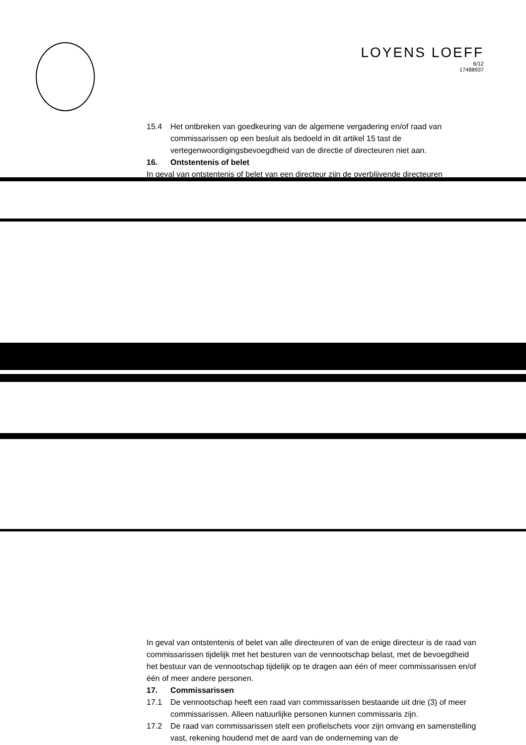LOYENS LOEFF
6/12
17488937
15.4 Het ontbreken van goedkeuring van de algemene vergadering en/of raad van commissarissen op een besluit als bedoeld in dit artikel 15 tast de vertegenwoordigingsbevoegdheid van de directie of directeuren niet aan.
16. Ontstentenis of belet
In geval van ontstentenis of belet van een directeur zijn de overblijvende directeuren
In geval van ontstentenis of belet van alle directeuren of van de enige directeur is de raad van commissarissen tijdelijk met het besturen van de vennootschap belast, met de bevoegdheid het bestuur van de vennootschap tijdelijk op te dragen aan één of meer commissarissen en/of één of meer andere personen.
17. Commissarissen
17.1 De vennootschap heeft een raad van commissarissen bestaande uit drie (3) of meer commissarissen. Alleen natuurlijke personen kunnen commissaris zijn.
17.2 De raad van commissarissen stelt een profielschets voor zijn omvang en samenstelling vast, rekening houdend met de aard van de onderneming van de